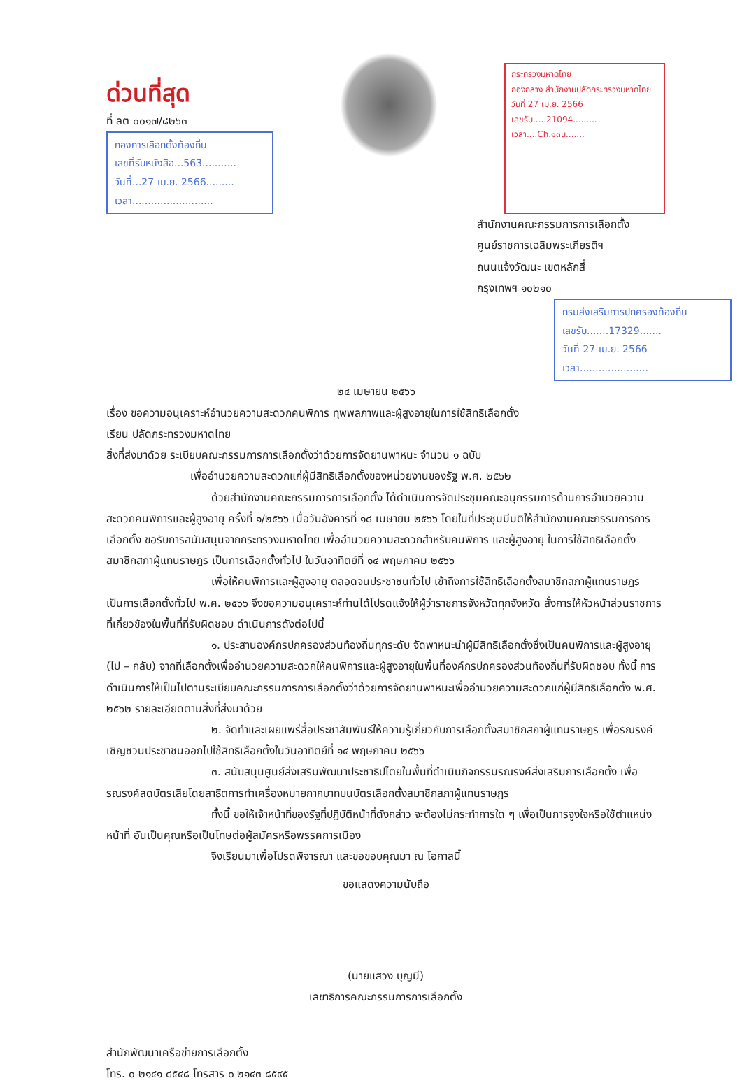ด่วนที่สุด
ที่ ลต ๐๐๑๗/๘๒๖๓
กองการเลือกตั้งท้องถิ่น
เลขที่รับหนังสือ...563...........
วันที่...27 เม.ย. 2566.........
เวลา..........................
กระทรวงมหาดไทย
กองกลาง สำนักงานปลัดกระทรวงมหาดไทย
วันที่ 27 เม.ย. 2566
เลขรับ.....21094.........
เวลา....Ch.๑๓น.......
สำนักงานคณะกรรมการการเลือกตั้ง
ศูนย์ราชการเฉลิมพระเกียรติฯ
ถนนแจ้งวัฒนะ เขตหลักสี่
กรุงเทพฯ ๑๐๒๑๐
กรมส่งเสริมการปกครองท้องถิ่น
เลขรับ.......17329.......
วันที่ 27 เม.ย. 2566
เวลา......................
๒๔ เมษายน ๒๕๖๖
เรื่อง ขอความอนุเคราะห์อำนวยความสะดวกคนพิการ ทุพพลภาพและผู้สูงอายุในการใช้สิทธิเลือกตั้ง
เรียน ปลัดกระทรวงมหาดไทย
สิ่งที่ส่งมาด้วย ระเบียบคณะกรรมการการเลือกตั้งว่าด้วยการจัดยานพาหนะ จำนวน ๑ ฉบับ
เพื่ออำนวยความสะดวกแก่ผู้มีสิทธิเลือกตั้งของหน่วยงานของรัฐ พ.ศ. ๒๕๖๒
ด้วยสำนักงานคณะกรรมการการเลือกตั้ง ได้ดำเนินการจัดประชุมคณะอนุกรรมการด้านการอำนวยความสะดวกคนพิการและผู้สูงอายุ ครั้งที่ ๑/๒๕๖๖ เมื่อวันอังคารที่ ๑๘ เมษายน ๒๕๖๖ โดยในที่ประชุมมีมติให้สำนักงานคณะกรรมการการเลือกตั้ง ขอรับการสนับสนุนจากกระทรวงมหาดไทย เพื่ออำนวยความสะดวกสำหรับคนพิการ และผู้สูงอายุ ในการใช้สิทธิเลือกตั้งสมาชิกสภาผู้แทนราษฎร เป็นการเลือกตั้งทั่วไป ในวันอาทิตย์ที่ ๑๔ พฤษภาคม ๒๕๖๖
เพื่อให้คนพิการและผู้สูงอายุ ตลอดจนประชาชนทั่วไป เข้าถึงการใช้สิทธิเลือกตั้งสมาชิกสภาผู้แทนราษฎร เป็นการเลือกตั้งทั่วไป พ.ศ. ๒๕๖๖ จึงขอความอนุเคราะห์ท่านได้โปรดแจ้งให้ผู้ว่าราชการจังหวัดทุกจังหวัด สั่งการให้หัวหน้าส่วนราชการที่เกี่ยวข้องในพื้นที่ที่รับผิดชอบ ดำเนินการดังต่อไปนี้
๑. ประสานองค์กรปกครองส่วนท้องถิ่นทุกระดับ จัดพาหนะนำผู้มีสิทธิเลือกตั้งซึ่งเป็นคนพิการและผู้สูงอายุ (ไป – กลับ) จากที่เลือกตั้งเพื่ออำนวยความสะดวกให้คนพิการและผู้สูงอายุในพื้นที่องค์กรปกครองส่วนท้องถิ่นที่รับผิดชอบ ทั้งนี้ การดำเนินการให้เป็นไปตามระเบียบคณะกรรมการการเลือกตั้งว่าด้วยการจัดยานพาหนะเพื่ออำนวยความสะดวกแก่ผู้มีสิทธิเลือกตั้ง พ.ศ. ๒๕๖๒ รายละเอียดตามสิ่งที่ส่งมาด้วย
๒. จัดทำและเผยแพร่สื่อประชาสัมพันธ์ให้ความรู้เกี่ยวกับการเลือกตั้งสมาชิกสภาผู้แทนราษฎร เพื่อรณรงค์เชิญชวนประชาชนออกไปใช้สิทธิเลือกตั้งในวันอาทิตย์ที่ ๑๔ พฤษภาคม ๒๕๖๖
๓. สนับสนุนศูนย์ส่งเสริมพัฒนาประชาธิปไตยในพื้นที่ดำเนินกิจกรรมรณรงค์ส่งเสริมการเลือกตั้ง เพื่อรณรงค์ลดบัตรเสียโดยสาธิตการทำเครื่องหมายกากบาทบนบัตรเลือกตั้งสมาชิกสภาผู้แทนราษฎร
ทั้งนี้ ขอให้เจ้าหน้าที่ของรัฐที่ปฏิบัติหน้าที่ดังกล่าว จะต้องไม่กระทำการใด ๆ เพื่อเป็นการจูงใจหรือใช้ตำแหน่งหน้าที่ อันเป็นคุณหรือเป็นโทษต่อผู้สมัครหรือพรรคการเมือง
จึงเรียนมาเพื่อโปรดพิจารณา และขอขอบคุณมา ณ โอกาสนี้
ขอแสดงความนับถือ
(นายแสวง บุญมี)
เลขาธิการคณะกรรมการการเลือกตั้ง
สำนักพัฒนาเครือข่ายการเลือกตั้ง
โทร. ๐ ๒๑๔๑ ๘๕๔๘ โทรสาร ๐ ๒๑๔๓ ๘๕๙๕